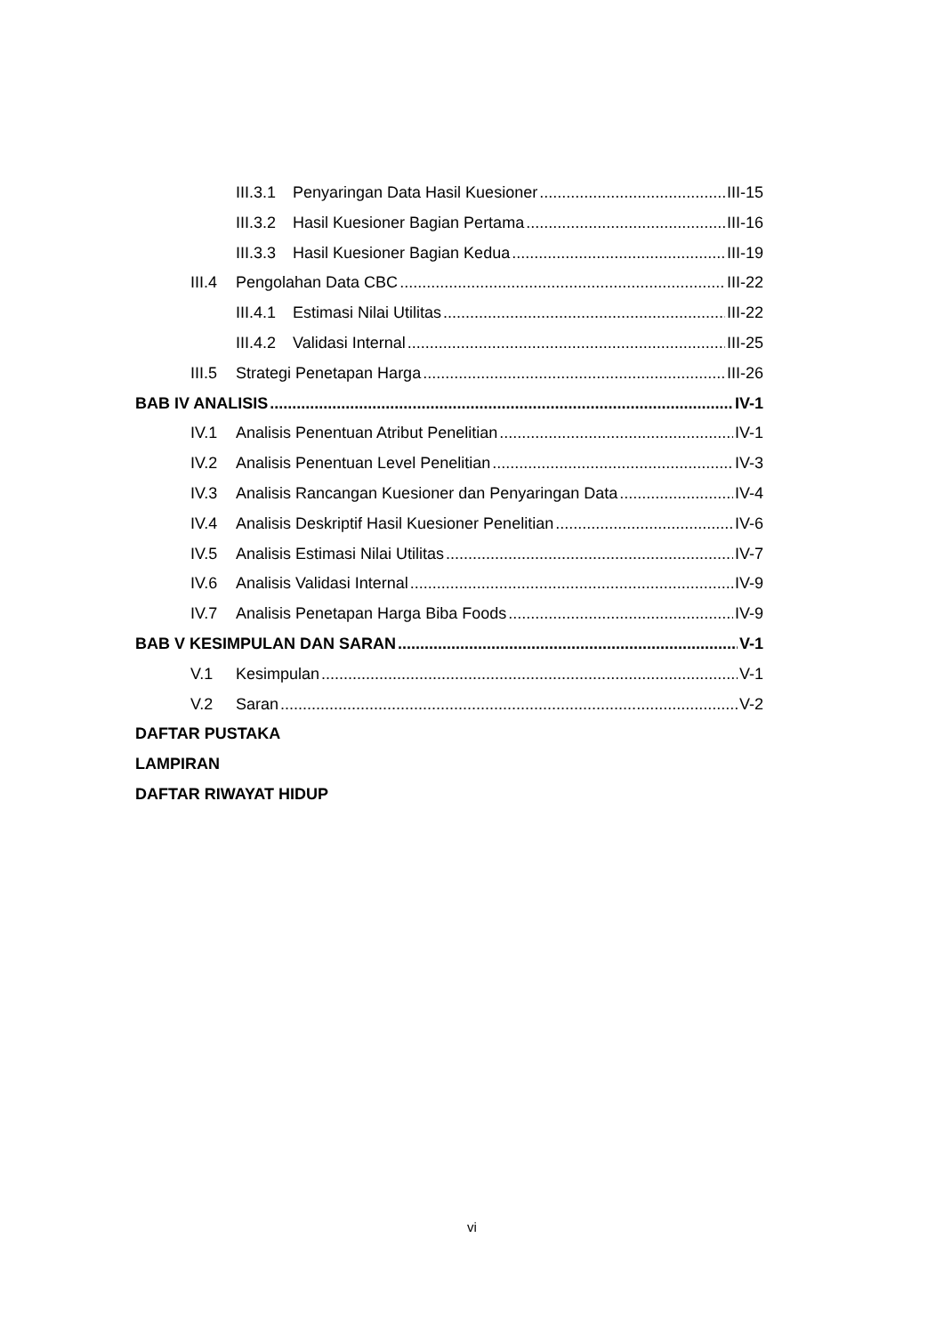III.3.1 Penyaringan Data Hasil Kuesioner III-15
III.3.2 Hasil Kuesioner Bagian Pertama III-16
III.3.3 Hasil Kuesioner Bagian Kedua III-19
III.4 Pengolahan Data CBC III-22
III.4.1 Estimasi Nilai Utilitas III-22
III.4.2 Validasi Internal III-25
III.5 Strategi Penetapan Harga III-26
BAB IV ANALISIS IV-1
IV.1 Analisis Penentuan Atribut Penelitian IV-1
IV.2 Analisis Penentuan Level Penelitian IV-3
IV.3 Analisis Rancangan Kuesioner dan Penyaringan Data IV-4
IV.4 Analisis Deskriptif Hasil Kuesioner Penelitian IV-6
IV.5 Analisis Estimasi Nilai Utilitas IV-7
IV.6 Analisis Validasi Internal IV-9
IV.7 Analisis Penetapan Harga Biba Foods IV-9
BAB V KESIMPULAN DAN SARAN V-1
V.1 Kesimpulan V-1
V.2 Saran V-2
DAFTAR PUSTAKA
LAMPIRAN
DAFTAR RIWAYAT HIDUP
vi